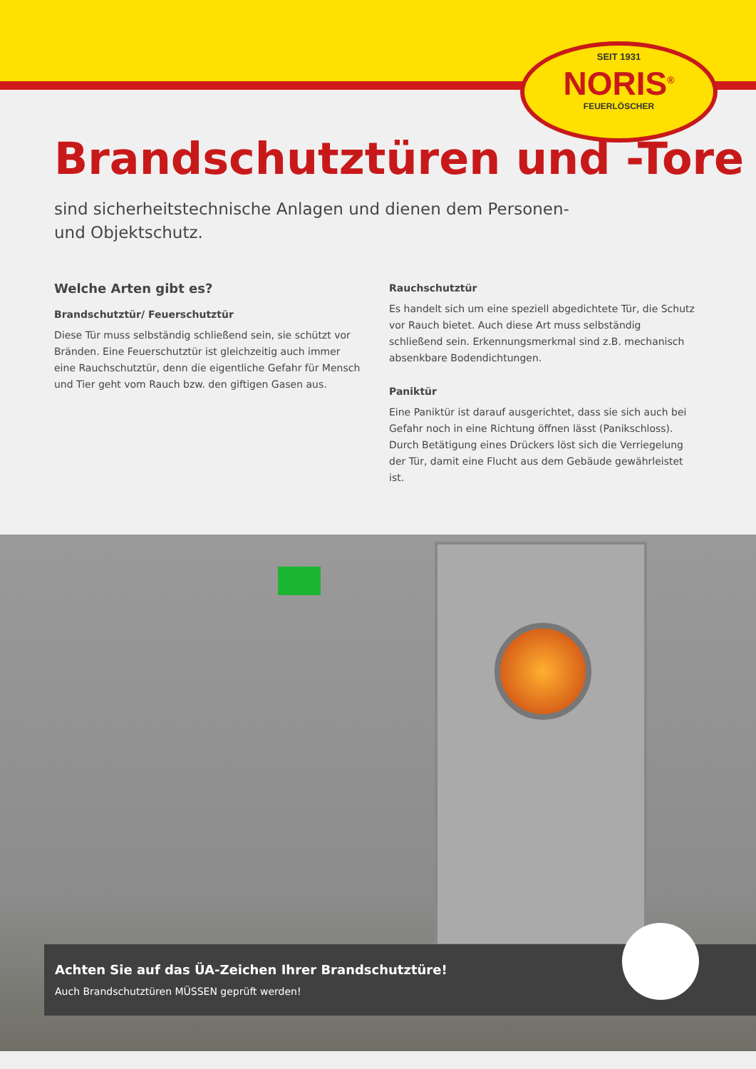SEIT 1931
NORIS<sup>®</sup>
FEUERLÖSCHER
Brandschutztüren und -Tore
sind sicherheitstechnische Anlagen und dienen dem Personen- und Objektschutz.
Welche Arten gibt es?
Brandschutztür/ Feuerschutztür
Diese Tür muss selbständig schließend sein, sie schützt vor Bränden. Eine Feuerschutztür ist gleichzeitig auch immer eine Rauchschutztür, denn die eigentliche Gefahr für Mensch und Tier geht vom Rauch bzw. den giftigen Gasen aus.
Rauchschutztür
Es handelt sich um eine speziell abgedichtete Tür, die Schutz vor Rauch bietet. Auch diese Art muss selbständig schließend sein. Erkennungsmerkmal sind z.B. mechanisch absenkbare Bodendichtungen.
Paniktür
Eine Paniktür ist darauf ausgerichtet, dass sie sich auch bei Gefahr noch in eine Richtung öffnen lässt (Panikschloss). Durch Betätigung eines Drückers löst sich die Verriegelung der Tür, damit eine Flucht aus dem Gebäude gewährleistet ist.
Achten Sie auf das ÜA-Zeichen Ihrer Brandschutztüre!
Auch Brandschutztüren MÜSSEN geprüft werden!